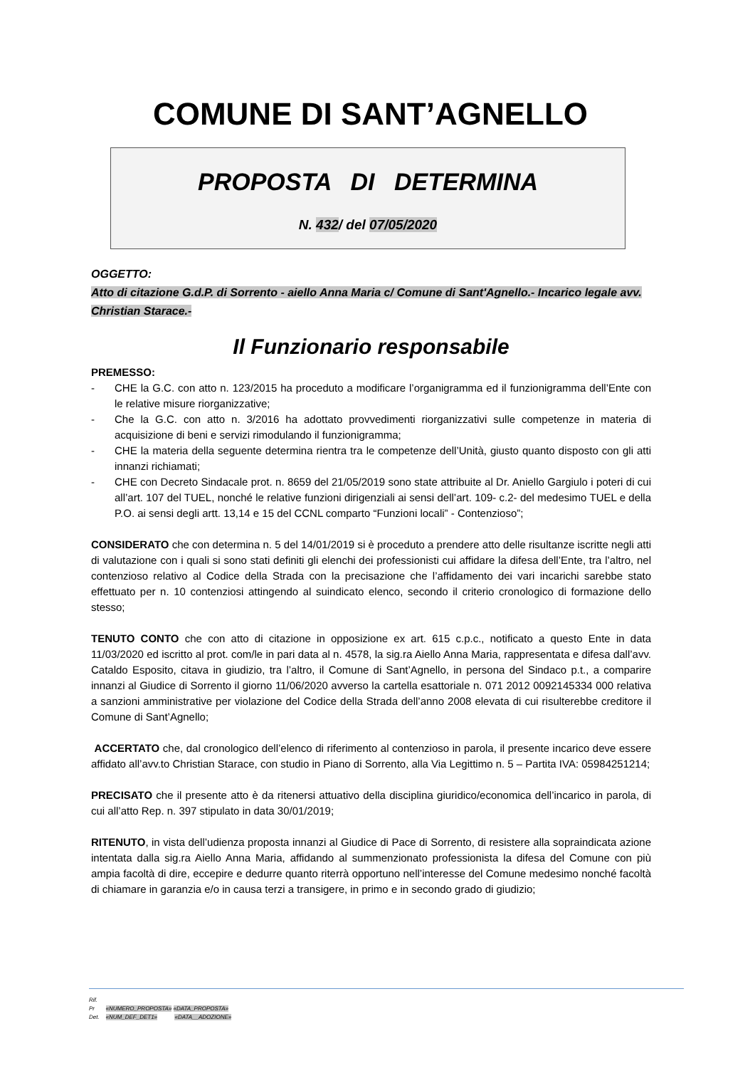COMUNE DI SANT’AGNELLO
PROPOSTA DI DETERMINA
N. 432/ del 07/05/2020
OGGETTO:
Atto di citazione G.d.P. di Sorrento - aiello Anna Maria c/ Comune di Sant'Agnello.- Incarico legale avv. Christian Starace.-
Il Funzionario responsabile
PREMESSO:
- CHE la G.C. con atto n. 123/2015 ha proceduto a modificare l’organigramma ed il funzionigramma dell’Ente con le relative misure riorganizzative;
- Che la G.C. con atto n. 3/2016 ha adottato provvedimenti riorganizzativi sulle competenze in materia di acquisizione di beni e servizi rimodulando il funzionigramma;
- CHE la materia della seguente determina rientra tra le competenze dell’Unità, giusto quanto disposto con gli atti innanzi richiamati;
- CHE con Decreto Sindacale prot. n. 8659 del 21/05/2019 sono state attribuite al Dr. Aniello Gargiulo i poteri di cui all’art. 107 del TUEL, nonché le relative funzioni dirigenziali ai sensi dell’art. 109- c.2- del medesimo TUEL e della P.O. ai sensi degli artt. 13,14 e 15 del CCNL comparto “Funzioni locali” - Contenzioso”;
CONSIDERATO che con determina n. 5 del 14/01/2019 si è proceduto a prendere atto delle risultanze iscritte negli atti di valutazione con i quali si sono stati definiti gli elenchi dei professionisti cui affidare la difesa dell’Ente, tra l’altro, nel contenzioso relativo al Codice della Strada con la precisazione che l’affidamento dei vari incarichi sarebbe stato effettuato per n. 10 contenziosi attingendo al suindicato elenco, secondo il criterio cronologico di formazione dello stesso;
TENUTO CONTO che con atto di citazione in opposizione ex art. 615 c.p.c., notificato a questo Ente in data 11/03/2020 ed iscritto al prot. com/le in pari data al n. 4578, la sig.ra Aiello Anna Maria, rappresentata e difesa dall’avv. Cataldo Esposito, citava in giudizio, tra l’altro, il Comune di Sant’Agnello, in persona del Sindaco p.t., a comparire innanzi al Giudice di Sorrento il giorno 11/06/2020 avverso la cartella esattoriale n. 071 2012 0092145334 000 relativa a sanzioni amministrative per violazione del Codice della Strada dell’anno 2008 elevata di cui risulterebbe creditore il Comune di Sant’Agnello;
ACCERTATO che, dal cronologico dell’elenco di riferimento al contenzioso in parola, il presente incarico deve essere affidato all’avv.to Christian Starace, con studio in Piano di Sorrento, alla Via Legittimo n. 5 – Partita IVA: 05984251214;
PRECISATO che il presente atto è da ritenersi attuativo della disciplina giuridico/economica dell’incarico in parola, di cui all’atto Rep. n. 397 stipulato in data 30/01/2019;
RITENUTO, in vista dell’udienza proposta innanzi al Giudice di Pace di Sorrento, di resistere alla sopraindicata azione intentata dalla sig.ra Aiello Anna Maria, affidando al summenzionato professionista la difesa del Comune con più ampia facoltà di dire, eccepire e dedurre quanto riterrà opportuno nell’interesse del Comune medesimo nonché facoltà di chiamare in garanzia e/o in causa terzi a transigere, in primo e in secondo grado di giudizio;
Rif.
Pr «NUMERO_PROPOSTA» «DATA_PROPOSTA»
Det. «NUM_DEF_DET1» «DATA__ADOZIONE»